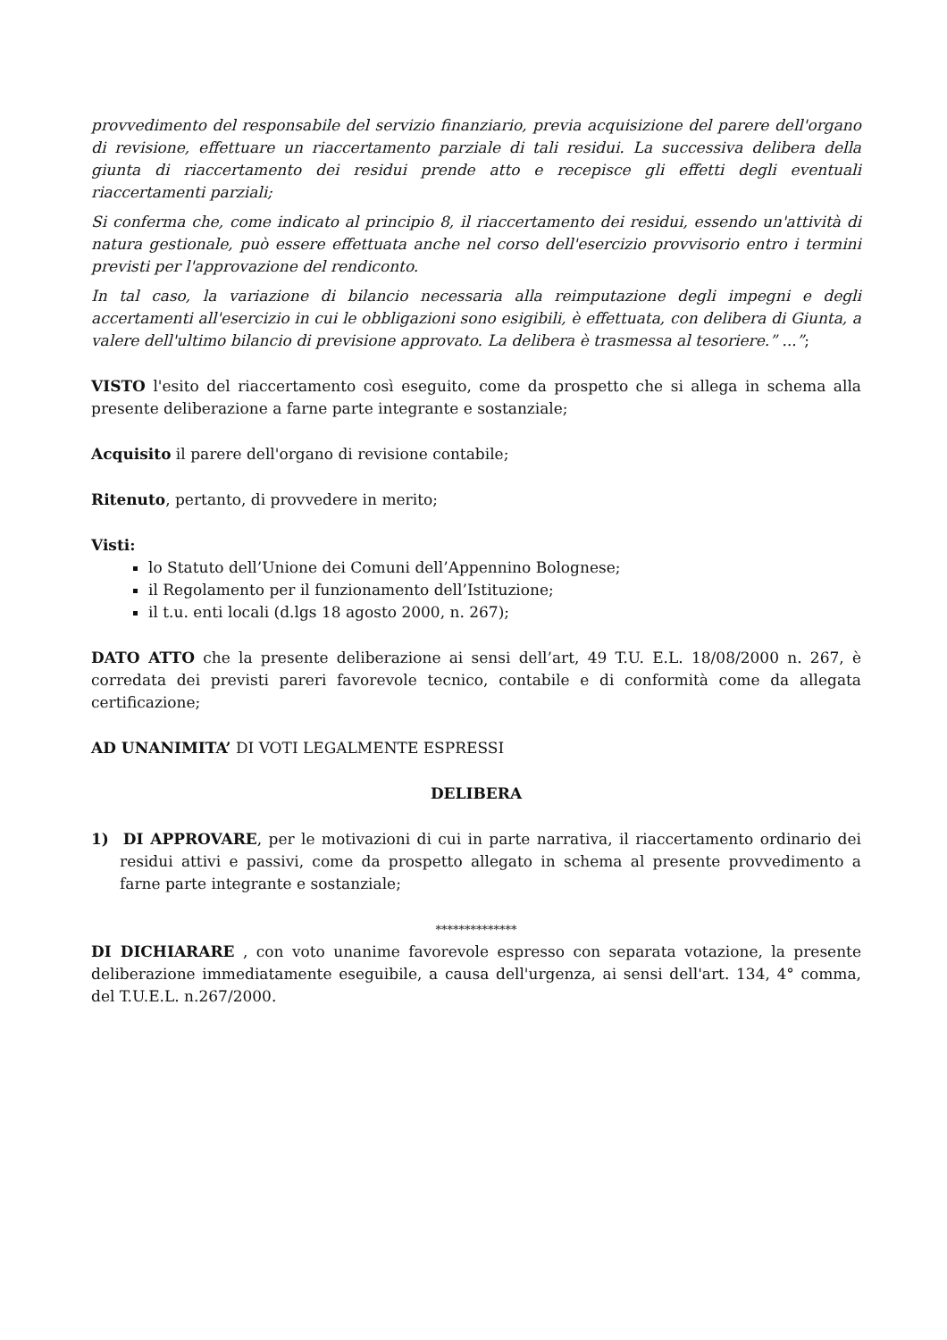provvedimento del responsabile del servizio finanziario, previa acquisizione del parere dell'organo di revisione, effettuare un riaccertamento parziale di tali residui. La successiva delibera della giunta di riaccertamento dei residui prende atto e recepisce gli effetti degli eventuali riaccertamenti parziali;
Si conferma che, come indicato al principio 8, il riaccertamento dei residui, essendo un'attività di natura gestionale, può essere effettuata anche nel corso dell'esercizio provvisorio entro i termini previsti per l'approvazione del rendiconto.
In tal caso, la variazione di bilancio necessaria alla reimputazione degli impegni e degli accertamenti all'esercizio in cui le obbligazioni sono esigibili, è effettuata, con delibera di Giunta, a valere dell'ultimo bilancio di previsione approvato. La delibera è trasmessa al tesoriere.” ...”;
VISTO l'esito del riaccertamento così eseguito, come da prospetto che si allega in schema alla presente deliberazione a farne parte integrante e sostanziale;
Acquisito il parere dell'organo di revisione contabile;
Ritenuto, pertanto, di provvedere in merito;
Visti:
lo Statuto dell’Unione dei Comuni dell’Appennino Bolognese;
il Regolamento per il funzionamento dell’Istituzione;
il t.u. enti locali (d.lgs 18 agosto 2000, n. 267);
DATO ATTO che la presente deliberazione ai sensi dell’art, 49 T.U. E.L. 18/08/2000 n. 267, è corredata dei previsti pareri favorevole tecnico, contabile e di conformità come da allegata certificazione;
AD UNANIMITA’ DI VOTI LEGALMENTE ESPRESSI
DELIBERA
1) DI APPROVARE, per le motivazioni di cui in parte narrativa, il riaccertamento ordinario dei residui attivi e passivi, come da prospetto allegato in schema al presente provvedimento a farne parte integrante e sostanziale;
**************
DI DICHIARARE , con voto unanime favorevole espresso con separata votazione, la presente deliberazione immediatamente eseguibile, a causa dell'urgenza, ai sensi dell'art. 134, 4° comma, del T.U.E.L. n.267/2000.